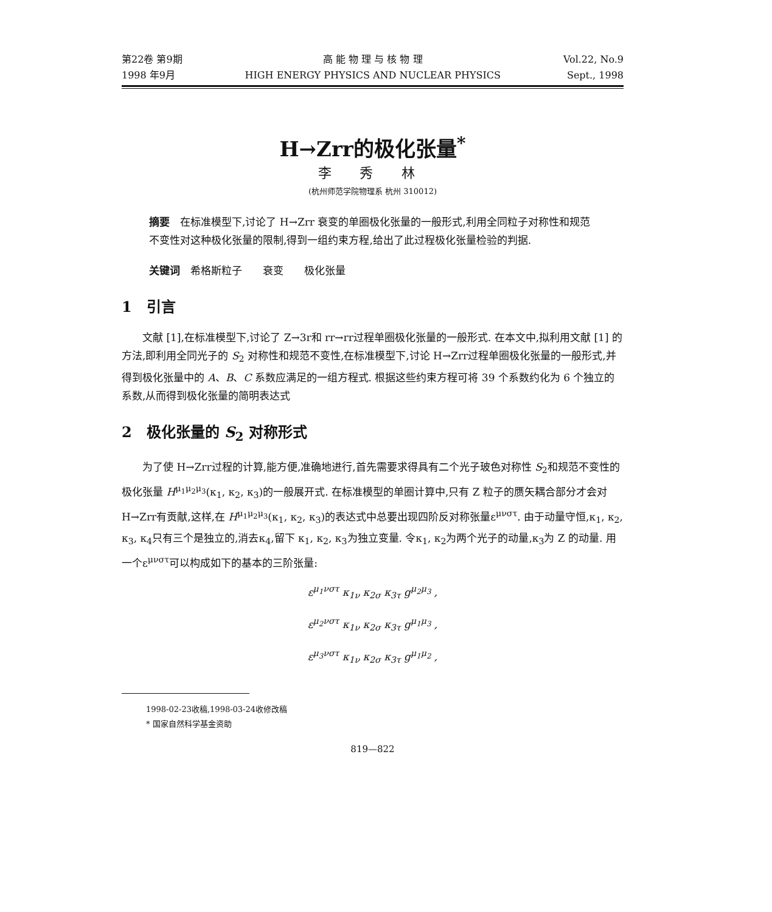第22卷 第9期
1998 年9月
高 能 物 理 与 核 物 理
HIGH ENERGY PHYSICS AND NUCLEAR PHYSICS
Vol.22, No.9
Sept., 1998
H→Zrr的极化张量<sup>*</sup>
李 秀 林
(杭州师范学院物理系 杭州 310012)
摘要　在标准模型下,讨论了 H→Zrr 衰变的单圈极化张量的一般形式,利用全同粒子对称性和规范不变性对这种极化张量的限制,得到一组约束方程,给出了此过程极化张量检验的判据.
关键词　希格斯粒子　　衰变　　极化张量
1　引言
文献 [1],在标准模型下,讨论了 Z→3r和 rr→rr过程单圈极化张量的一般形式. 在本文中,拟利用文献 [1] 的方法,即利用全同光子的 S<sub>2</sub> 对称性和规范不变性,在标准模型下,讨论 H→Zrr过程单圈极化张量的一般形式,并得到极化张量中的 A、B、C 系数应满足的一组方程式. 根据这些约束方程可将 39 个系数约化为 6 个独立的系数,从而得到极化张量的简明表达式
2　极化张量的 S<sub>2</sub> 对称形式
为了使 H→Zrr过程的计算,能方便,准确地进行,首先需要求得具有二个光子玻色对称性 S<sub>2</sub>和规范不变性的极化张量 H<sup>μ<sub>1</sub>μ<sub>2</sub>μ<sub>3</sub></sup>(κ<sub>1</sub>, κ<sub>2</sub>, κ<sub>3</sub>)的一般展开式. 在标准模型的单圈计算中,只有 Z 粒子的赝矢耦合部分才会对 H→Zrr有贡献,这样,在 H<sup>μ<sub>1</sub>μ<sub>2</sub>μ<sub>3</sub></sup>(κ<sub>1</sub>, κ<sub>2</sub>, κ<sub>3</sub>)的表达式中总要出现四阶反对称张量ε<sup>μνστ</sup>. 由于动量守恒,κ<sub>1</sub>, κ<sub>2</sub>, κ<sub>3</sub>, κ<sub>4</sub>只有三个是独立的,消去κ<sub>4</sub>,留下 κ<sub>1</sub>, κ<sub>2</sub>, κ<sub>3</sub>为独立变量. 令κ<sub>1</sub>, κ<sub>2</sub>为两个光子的动量,κ<sub>3</sub>为 Z 的动量. 用一个ε<sup>μνστ</sup>可以构成如下的基本的三阶张量:
ε<sup>μ<sub>1</sub>νστ</sup> κ<sub>1ν</sub> κ<sub>2σ</sub> κ<sub>3τ</sub> g<sup>μ<sub>2</sub>μ<sub>3</sub></sup> ,
ε<sup>μ<sub>2</sub>νστ</sup> κ<sub>1ν</sub> κ<sub>2σ</sub> κ<sub>3τ</sub> g<sup>μ<sub>1</sub>μ<sub>3</sub></sup> ,
ε<sup>μ<sub>3</sub>νστ</sup> κ<sub>1ν</sub> κ<sub>2σ</sub> κ<sub>3τ</sub> g<sup>μ<sub>1</sub>μ<sub>2</sub></sup> ,
1998-02-23收稿,1998-03-24收修改稿
* 国家自然科学基金资助
819—822